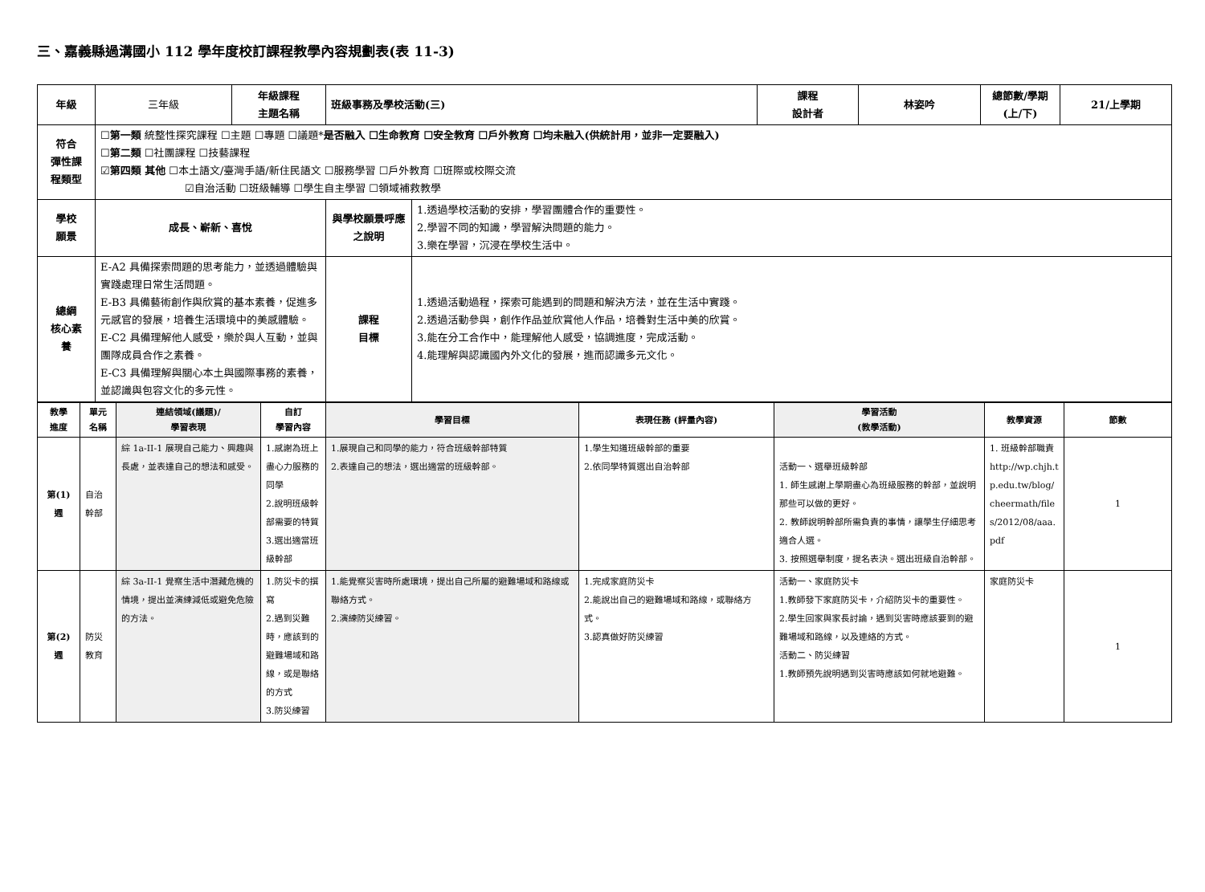三、嘉義縣過溝國小 112 學年度校訂課程教學內容規劃表(表 11-3)
| 年級 | 三年級 | 年級課程 主題名稱 | 班級事務及學校活動(三) | | 課程 設計者 | 林姿吟 | 總節數/學期 (上/下) | 21/上學期 |
| 符合 彈性課 程類型 | ☐ 第一類 統整性探究課程 ☐主題 ☐專題 ☐議題* 是否融入 ☐生命教育 ☐安全教育 ☐戶外教育 ☐均未融入(供統計用，並非一定要融入) ☐ 第二類 ☐社團課程 ☐技藝課程 ☑ 第四類 其他 ☐本土語文/臺灣手語/新住民語文 ☐服務學習 ☐戶外教育 ☐班際或校際交流 ☑自治活動 ☐班級輔導 ☐學生自主學習 ☐領域補救教學 | | | | | | | |
| 學校 願景 | 成長、嶄新、喜悅 | | 與學校願景呼應之說明 | 1.透過學校活動的安排，學習團體合作的重要性。 2.學習不同的知識，學習解決問題的能力。 3.樂在學習，沉浸在學校生活中。 | | | | |
| 總綱 核心素 養 | E-A2 具備探索問題的思考能力，並透過體驗與實踐處理日常生活問題。 E-B3 具備藝術創作與欣賞的基本素養，促進多元感官的發展，培養生活環境中的美感體驗。 E-C2 具備理解他人感受，樂於與人互動，並與團隊成員合作之素養。 E-C3 具備理解與關心本土與國際事務的素養，並認識與包容文化的多元性。 | | 課程 目標 | 1.透過活動過程，探索可能遇到的問題和解決方法，並在生活中實踐。 2.透過活動參與，創作作品並欣賞他人作品，培養對生活中美的欣賞。 3.能在分工合作中，能理解他人感受，協調進度，完成活動。 4.能理解與認識國內外文化的發展，進而認識多元文化。 | | | | |
| 教學 進度 | 單元 名稱 | 連結領域(議題)/ 學習表現 | 自訂 學習內容 | 學習目標 | 表現任務 (評量內容) | 學習活動 (教學活動) | 教學資源 | 節數 |
| --- | --- | --- | --- | --- | --- | --- | --- | --- |
| 第(1) 週 | 自治 幹部 | 綜 1a-II-1 展現自己能力、興趣與長處，並表達自己的想法和感受。 | 1.感謝為班上盡心力服務的同學 2.說明班級幹部需要的特質 3.選出適當班級幹部 | 1.展現自己和同學的能力，符合班級幹部特質 2.表達自己的想法，選出適當的班級幹部。 | 1.學生知道班級幹部的重要 2.依同學特質選出自治幹部 | 活動一、選舉班級幹部 1. 師生感謝上學期盡心為班級服務的幹部，並說明那些可以做的更好。 2. 教師說明幹部所需負責的事情，讓學生仔細思考適合人選。 3. 按照選舉制度，提名表決。選出班級自治幹部。 | 1. 班級幹部職責 http://wp.chjh.tp.edu.tw/blog/cheermath/files/2012/08/aaa.pdf | 1 |
| 第(2) 週 | 防災 教育 | 綜 3a-II-1 覺察生活中潛藏危機的情境，提出並演練減低或避免危險的方法。 | 1.防災卡的撰寫 2.遇到災難時，應該到的避難場域和路線，或是聯絡的方式 3.防災練習 | 1.能覺察災害時所處環境，提出自己所屬的避難場域和路線或聯絡方式。 2.演練防災練習。 | 1.完成家庭防災卡 2.能說出自己的避難場域和路線，或聯絡方式。 3.認真做好防災練習 | 活動一、家庭防災卡 1.教師發下家庭防災卡，介紹防災卡的重要性。 2.學生回家與家長討論，遇到災害時應該要到的避難場域和路線，以及連絡的方式。 活動二、防災練習 1.教師預先說明遇到災害時應該如何就地避難。 | 家庭防災卡 | 1 |